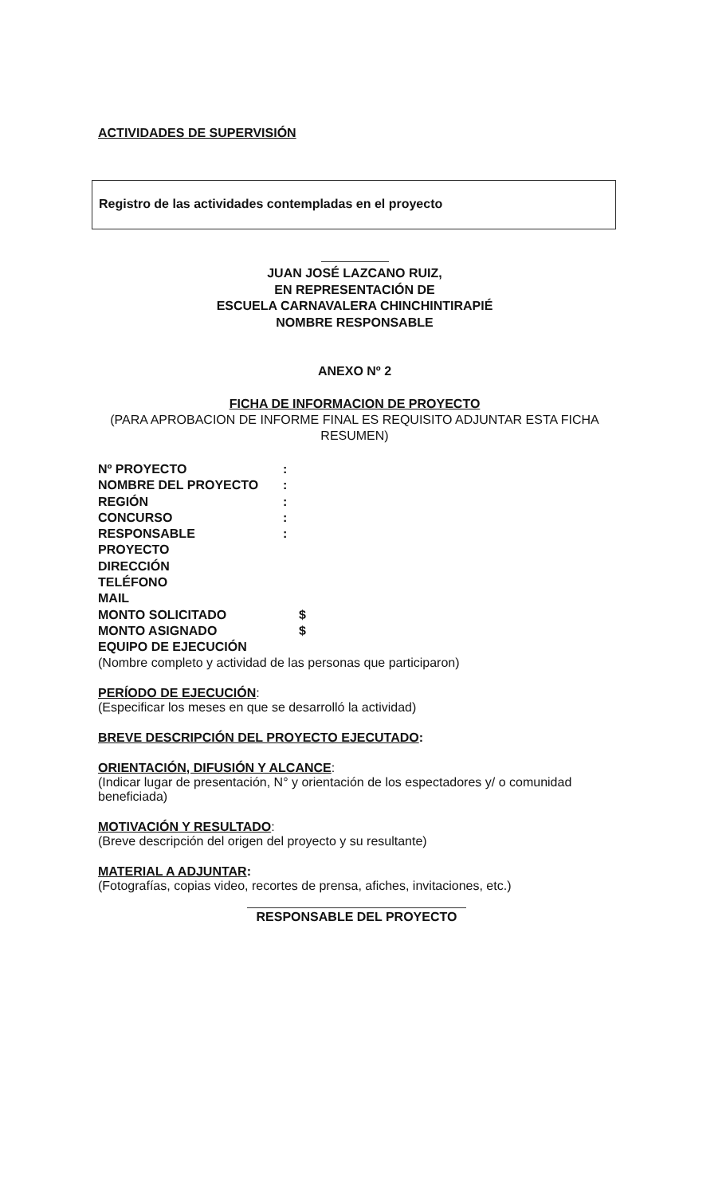ACTIVIDADES DE SUPERVISIÓN
Registro de las actividades contempladas en el proyecto
JUAN JOSÉ LAZCANO RUIZ,
EN REPRESENTACIÓN DE
ESCUELA CARNAVALERA CHINCHINTIRAPIÉ
NOMBRE RESPONSABLE
ANEXO Nº 2
FICHA DE INFORMACION DE PROYECTO
(PARA APROBACION DE INFORME FINAL ES REQUISITO ADJUNTAR ESTA FICHA RESUMEN)
Nº PROYECTO:
NOMBRE DEL PROYECTO:
REGIÓN:
CONCURSO:
RESPONSABLE:
PROYECTO
DIRECCIÓN
TELÉFONO
MAIL
MONTO SOLICITADO $
MONTO ASIGNADO $
EQUIPO DE EJECUCIÓN
(Nombre completo y actividad de las personas que participaron)
PERÍODO DE EJECUCIÓN:
(Especificar los meses en que se desarrolló la actividad)
BREVE DESCRIPCIÓN DEL PROYECTO EJECUTADO:
ORIENTACIÓN, DIFUSIÓN Y ALCANCE:
(Indicar lugar de presentación, N° y orientación de los espectadores y/ o comunidad beneficiada)
MOTIVACIÓN Y RESULTADO:
(Breve descripción del origen del proyecto y su resultante)
MATERIAL A ADJUNTAR:
(Fotografías, copias video, recortes de prensa, afiches, invitaciones, etc.)
RESPONSABLE DEL PROYECTO